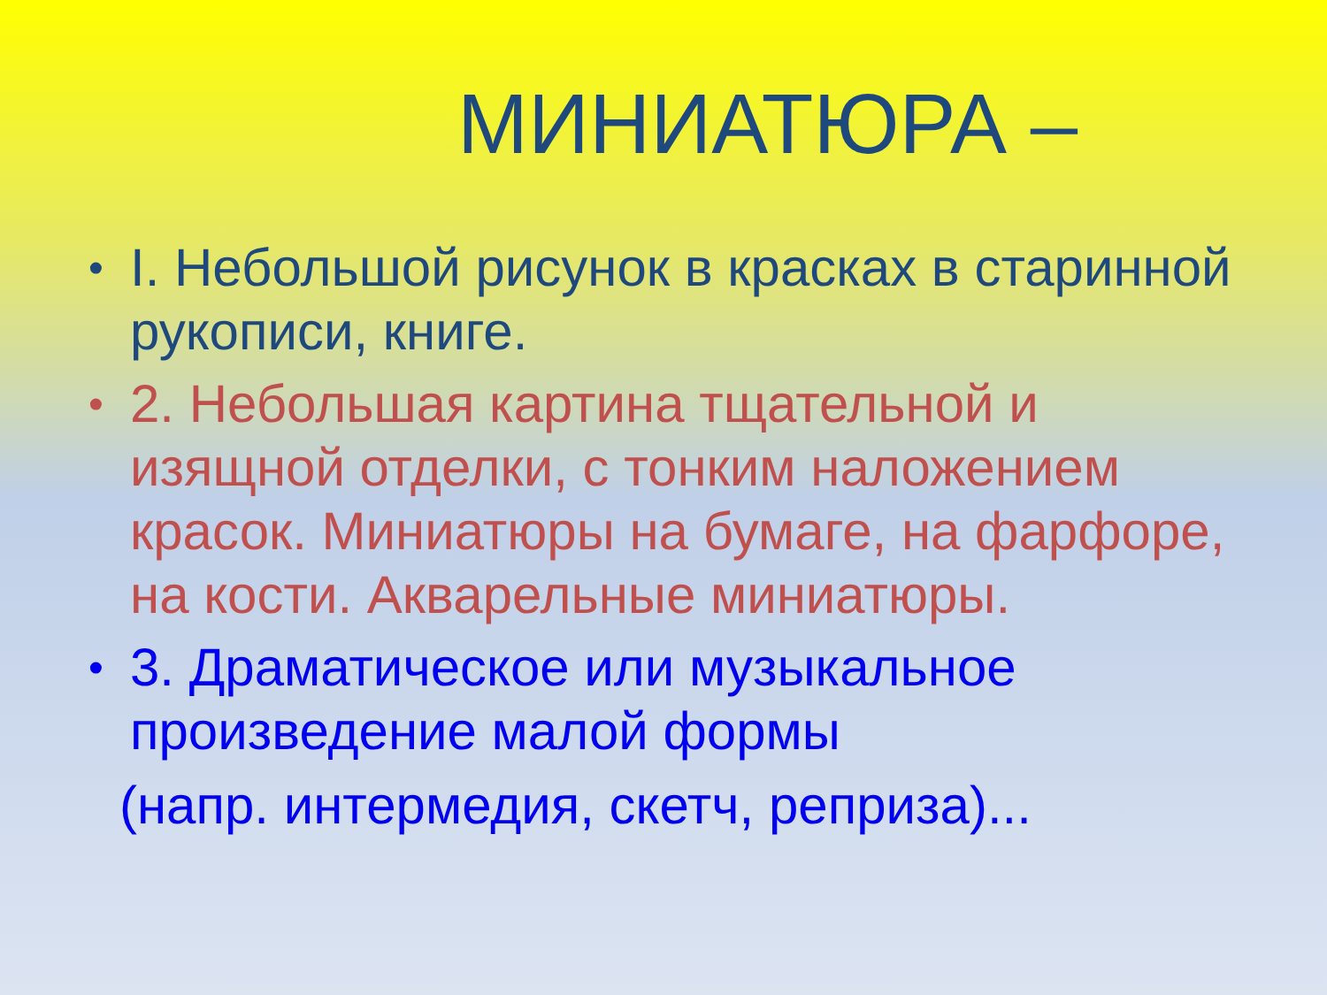МИНИАТЮРА –
• I. Небольшой рисунок в красках в старинной рукописи, книге.
• 2. Небольшая картина тщательной и изящной отделки, с тонким наложением красок. Миниатюры на бумаге, на фарфоре, на кости. Акварельные миниатюры.
• 3. Драматическое или музыкальное произведение малой формы
(напр. интермедия, скетч, реприза)...